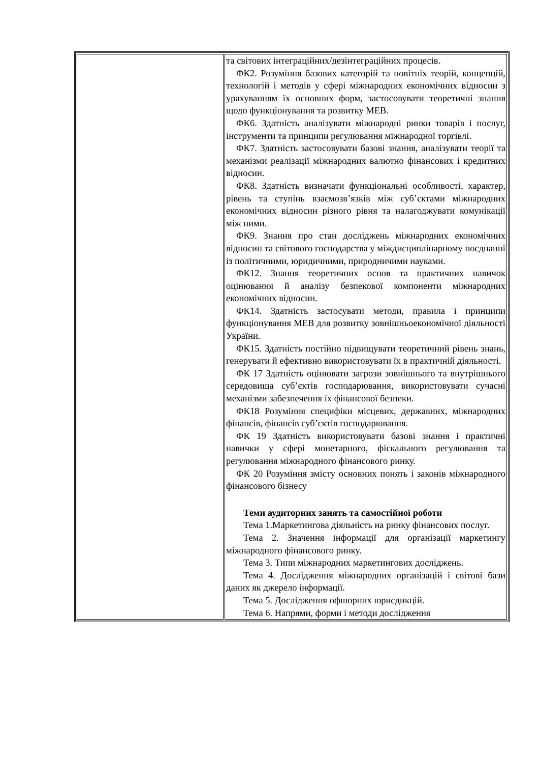| | та світових інтеграційних/дезінтеграційних процесів. ФК2. Розуміння базових категорій та новітніх теорій, концепцій, технологій і методів у сфері міжнародних економічних відносин з урахуванням їх основних форм, застосовувати теоретичні знання щодо функціонування та розвитку МЕВ. ФК6. Здатність аналізувати міжнародні ринки товарів і послуг, інструменти та принципи регулювання міжнародної торгівлі. ФК7. Здатність застосовувати базові знання, аналізувати теорії та механізми реалізації міжнародних валютно фінансових і кредитних відносин. ФК8. Здатність визначати функціональні особливості, характер, рівень та ступінь взаємозв’язків між суб’єктами міжнародних економічних відносин різного рівня та налагоджувати комунікації між ними. ФК9. Знання про стан досліджень міжнародних економічних відносин та світового господарства у міждисциплінарному поєднанні із політичними, юридичними, природничими науками. ФК12. Знання теоретичних основ та практичних навичок оцінювання й аналізу безпекової компоненти міжнародних економічних відносин. ФК14. Здатність застосувати методи, правила і принципи функціонування МЕВ для розвитку зовнішньоекономічної діяльності України. ФК15. Здатність постійно підвищувати теоретичний рівень знань, генерувати й ефективно використовувати їх в практичній діяльності. ФК 17 Здатність оцінювати загрози зовнішнього та внутрішнього середовища суб’єктів господарювання, використовувати сучасні механізми забезпечення їх фінансової безпеки. ФК18 Розуміння специфіки місцевих, державних, міжнародних фінансів, фінансів суб’єктів господарювання. ФК 19 Здатність використовувати базові знання і практичні навички у сфері монетарного, фіскального регулювання та регулювання міжнародного фінансового ринку. ФК 20 Розуміння змісту основних понять і законів міжнародного фінансового бізнесу Теми аудиторних занять та самостійної роботи Тема 1.Маркетингова діяльність на ринку фінансових послуг. Тема 2. Значення інформації для організації маркетингу міжнародного фінансового ринку. Тема 3. Типи міжнародних маркетингових досліджень. Тема 4. Дослідження міжнародних організацій і світові бази даних як джерело інформації. Тема 5. Дослідження офшорних юрисдикцій. Тема 6. Напрями, форми і методи дослідження |